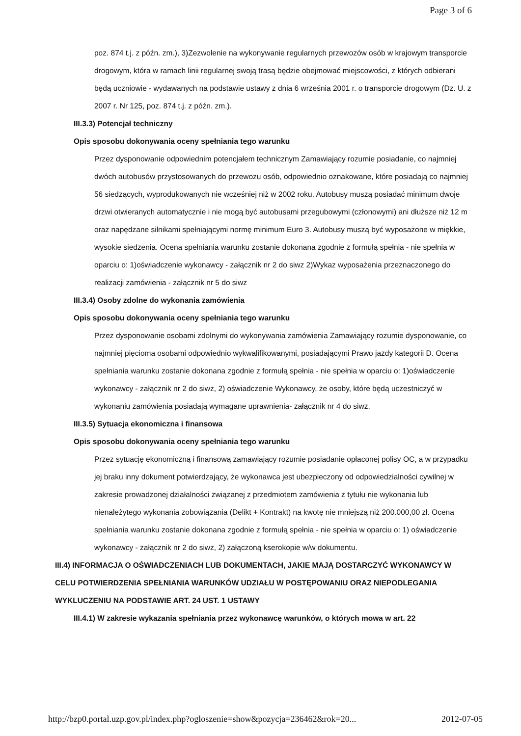Page 3 of 6
poz. 874 t.j. z późn. zm.), 3)Zezwolenie na wykonywanie regularnych przewozów osób w krajowym transporcie drogowym, która w ramach linii regularnej swoją trasą będzie obejmować miejscowości, z których odbierani będą uczniowie - wydawanych na podstawie ustawy z dnia 6 września 2001 r. o transporcie drogowym (Dz. U. z 2007 r. Nr 125, poz. 874 t.j. z późn. zm.).
III.3.3) Potencjał techniczny
Opis sposobu dokonywania oceny spełniania tego warunku
Przez dysponowanie odpowiednim potencjałem technicznym Zamawiający rozumie posiadanie, co najmniej dwóch autobusów przystosowanych do przewozu osób, odpowiednio oznakowane, które posiadają co najmniej 56 siedzących, wyprodukowanych nie wcześniej niż w 2002 roku. Autobusy muszą posiadać minimum dwoje drzwi otwieranych automatycznie i nie mogą być autobusami przegubowymi (członowymi) ani dłuższe niż 12 m oraz napędzane silnikami spełniającymi normę minimum Euro 3. Autobusy muszą być wyposażone w miękkie, wysokie siedzenia. Ocena spełniania warunku zostanie dokonana zgodnie z formułą spełnia - nie spełnia w oparciu o: 1)oświadczenie wykonawcy - załącznik nr 2 do siwz 2)Wykaz wyposażenia przeznaczonego do realizacji zamówienia - załącznik nr 5 do siwz
III.3.4) Osoby zdolne do wykonania zamówienia
Opis sposobu dokonywania oceny spełniania tego warunku
Przez dysponowanie osobami zdolnymi do wykonywania zamówienia Zamawiający rozumie dysponowanie, co najmniej pięcioma osobami odpowiednio wykwalifikowanymi, posiadającymi Prawo jazdy kategorii D. Ocena spełniania warunku zostanie dokonana zgodnie z formułą spełnia - nie spełnia w oparciu o: 1)oświadczenie wykonawcy - załącznik nr 2 do siwz, 2) oświadczenie Wykonawcy, że osoby, które będą uczestniczyć w wykonaniu zamówienia posiadają wymagane uprawnienia- załącznik nr 4 do siwz.
III.3.5) Sytuacja ekonomiczna i finansowa
Opis sposobu dokonywania oceny spełniania tego warunku
Przez sytuację ekonomiczną i finansową zamawiający rozumie posiadanie opłaconej polisy OC, a w przypadku jej braku inny dokument potwierdzający, że wykonawca jest ubezpieczony od odpowiedzialności cywilnej w zakresie prowadzonej działalności związanej z przedmiotem zamówienia z tytułu nie wykonania lub nienależytego wykonania zobowiązania (Delikt + Kontrakt) na kwotę nie mniejszą niż 200.000,00 zł. Ocena spełniania warunku zostanie dokonana zgodnie z formułą spełnia - nie spełnia w oparciu o: 1) oświadczenie wykonawcy - załącznik nr 2 do siwz, 2) załączoną kserokopie w/w dokumentu.
III.4) INFORMACJA O OŚWIADCZENIACH LUB DOKUMENTACH, JAKIE MAJĄ DOSTARCZYĆ WYKONAWCY W CELU POTWIERDZENIA SPEŁNIANIA WARUNKÓW UDZIAŁU W POSTĘPOWANIU ORAZ NIEPODLEGANIA WYKLUCZENIU NA PODSTAWIE ART. 24 UST. 1 USTAWY
III.4.1) W zakresie wykazania spełniania przez wykonawcę warunków, o których mowa w art. 22
http://bzp0.portal.uzp.gov.pl/index.php?ogloszenie=show&pozycja=236462&rok=20... 2012-07-05